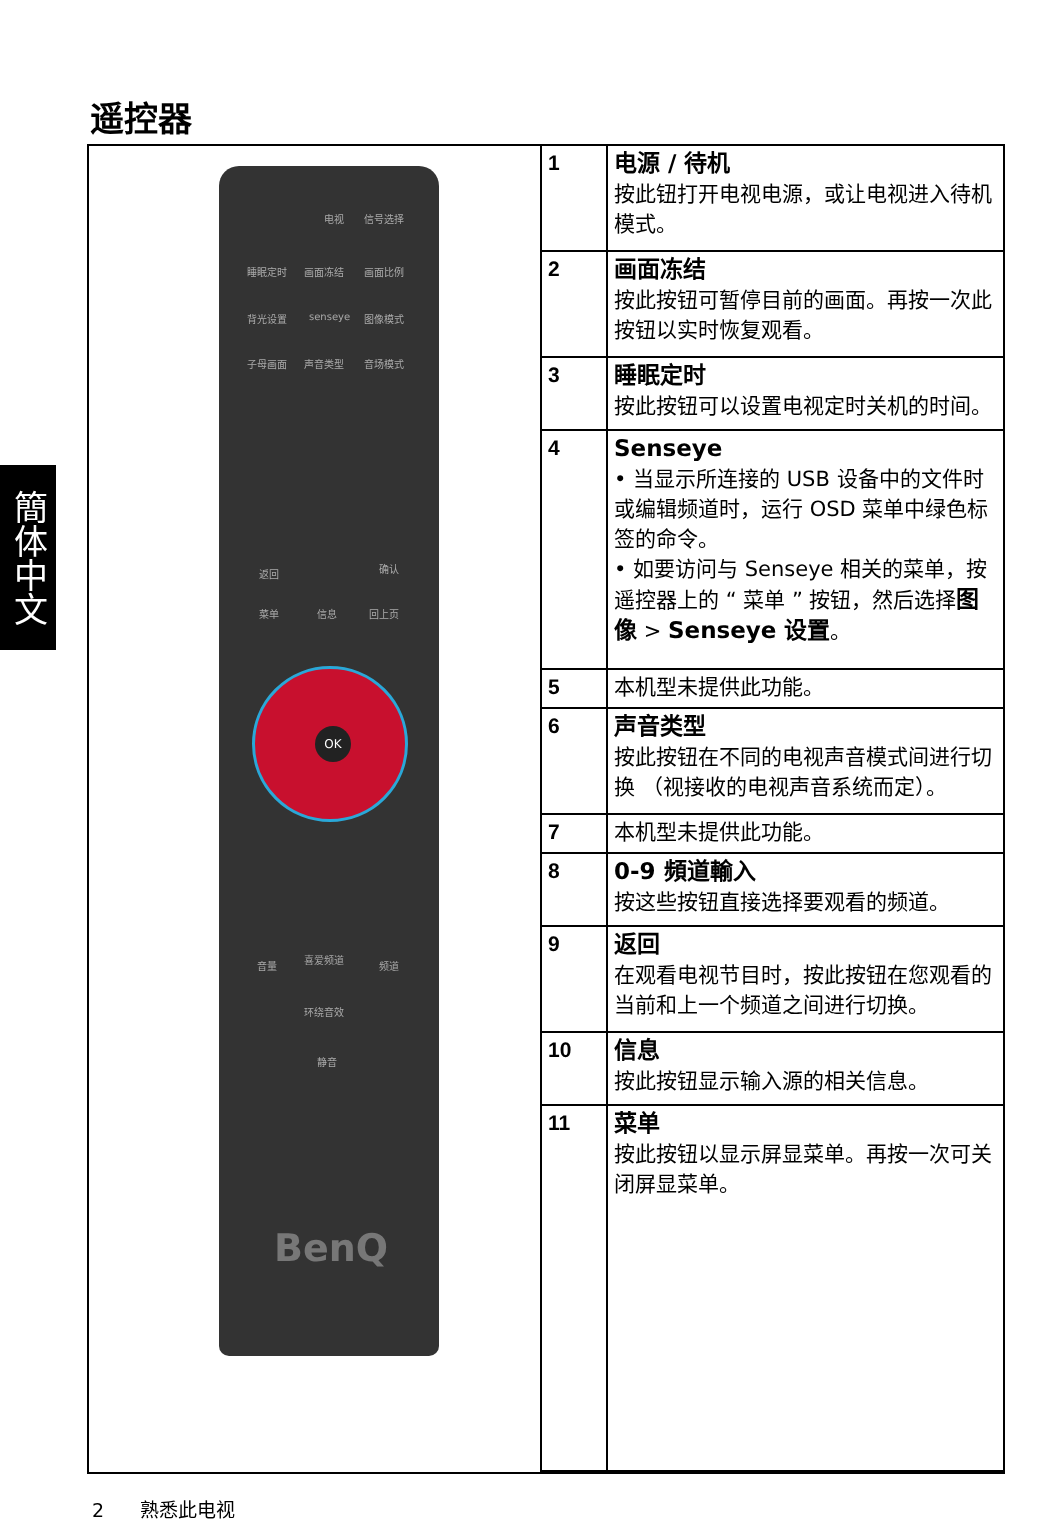遥控器
簡体中文
电视 信号选择
睡眠定时 画面冻结 画面比例
背光设置 senseye 图像模式
子母画面 声音类型 音场模式
返回 确认
菜单 信息 回上页
OK
音量
喜爱频道
频道
环绕音效
静音
BenQ
| 1 | 电源 / 待机 按此钮打开电视电源，或让电视进入待机模式。 |
| 2 | 画面冻结 按此按钮可暂停目前的画面。再按一次此按钮以实时恢复观看。 |
| 3 | 睡眠定时 按此按钮可以设置电视定时关机的时间。 |
| 4 | Senseye • 当显示所连接的 USB 设备中的文件时或编辑频道时，运行 OSD 菜单中绿色标签的命令。 • 如要访问与 Senseye 相关的菜单，按遥控器上的 “ 菜单 ” 按钮，然后选择 图像 > Senseye 设置 。 |
| 5 | 本机型未提供此功能。 |
| 6 | 声音类型 按此按钮在不同的电视声音模式间进行切换 （视接收的电视声音系统而定）。 |
| 7 | 本机型未提供此功能。 |
| 8 | 0-9 頻道輸入 按这些按钮直接选择要观看的频道。 |
| 9 | 返回 在观看电视节目时，按此按钮在您观看的当前和上一个频道之间进行切换。 |
| 10 | 信息 按此按钮显示输入源的相关信息。 |
| 11 | 菜单 按此按钮以显示屏显菜单。再按一次可关闭屏显菜单。 |
2 熟悉此电视